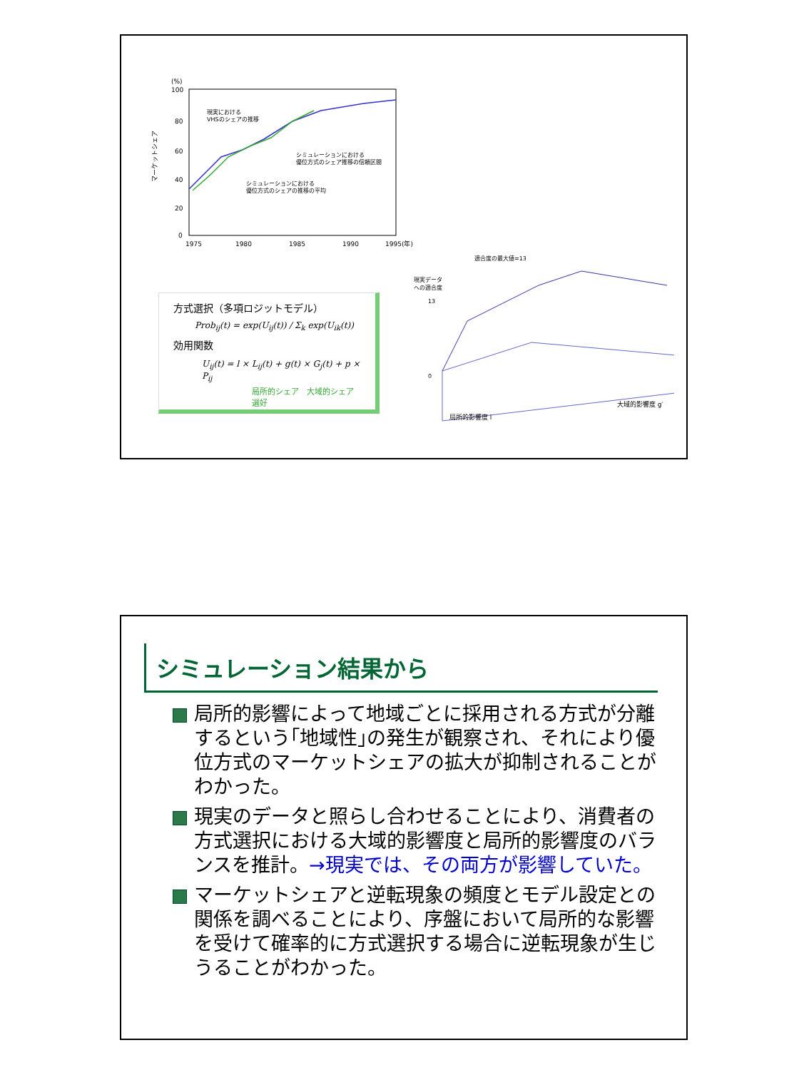(%)
100
80
60
40
20
0
1975
1980
1985
1990
1995(年)
マーケットシェア
現実における
VHSのシェアの推移
シミュレーションにおける
優位方式のシェア推移の信頼区間
シミュレーションにおける
優位方式のシェアの推移の平均
方式選択（多項ロジットモデル）
Prob<sub>ij</sub>(t) = exp(U<sub>ij</sub>(t)) / Σ<sub>k</sub> exp(U<sub>ik</sub>(t))
効用関数
U<sub>ij</sub>(t) = l × L<sub>ij</sub>(t) + g(t) × G<sub>j</sub>(t) + p × P<sub>ij</sub>
局所的シェア　大域的シェア　選好
適合度の最大値=13
現実データ
への適合度
13
0
局所的影響度 l
大域的影響度 g′
シミュレーション結果から
局所的影響によって地域ごとに採用される方式が分離するという｢地域性｣の発生が観察され、それにより優位方式のマーケットシェアの拡大が抑制されることがわかった。
現実のデータと照らし合わせることにより、消費者の方式選択における大域的影響度と局所的影響度のバランスを推計。→現実では、その両方が影響していた。
マーケットシェアと逆転現象の頻度とモデル設定との関係を調べることにより、序盤において局所的な影響を受けて確率的に方式選択する場合に逆転現象が生じうることがわかった。